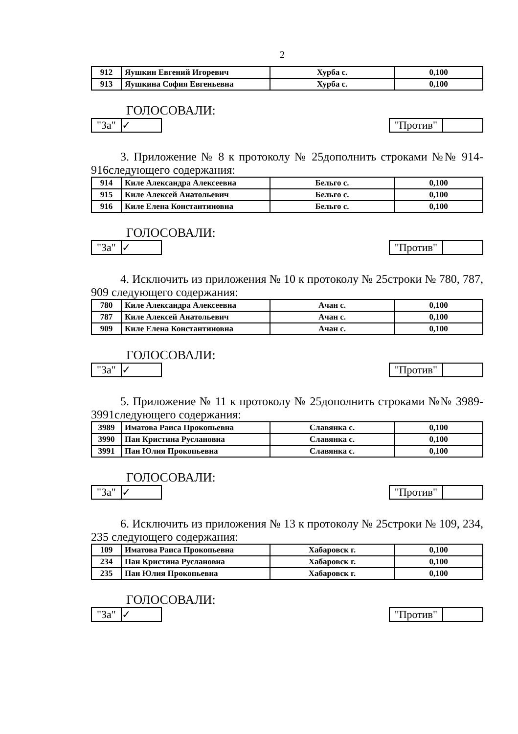2
| 912 | Яушкин Евгений Игоревич | Хурба с. | 0,100 |
| 913 | Яушкина София Евгеньевна | Хурба с. | 0,100 |
ГОЛОСОВАЛИ:
"За" ✓ "Против"
3. Приложение № 8 к протоколу № 25дополнить строками №№ 914-916следующего содержания:
| 914 | Киле Александра Алексеевна | Бельго с. | 0,100 |
| 915 | Киле Алексей Анатольевич | Бельго с. | 0,100 |
| 916 | Киле Елена Константиновна | Бельго с. | 0,100 |
ГОЛОСОВАЛИ:
"За" ✓ "Против"
4. Исключить из приложения № 10 к протоколу № 25строки № 780, 787, 909 следующего содержания:
| 780 | Киле Александра Алексеевна | Ачан с. | 0,100 |
| 787 | Киле Алексей Анатольевич | Ачан с. | 0,100 |
| 909 | Киле Елена Константиновна | Ачан с. | 0,100 |
ГОЛОСОВАЛИ:
"За" ✓ "Против"
5. Приложение № 11 к протоколу № 25дополнить строками №№ 3989-3991следующего содержания:
| 3989 | Иматова Раиса Прокопьевна | Славянка с. | 0,100 |
| 3990 | Пан Кристина Руслановна | Славянка с. | 0,100 |
| 3991 | Пан Юлия Прокопьевна | Славянка с. | 0,100 |
ГОЛОСОВАЛИ:
"За" ✓ "Против"
6. Исключить из приложения № 13 к протоколу № 25строки № 109, 234, 235 следующего содержания:
| 109 | Иматова Раиса Прокопьевна | Хабаровск г. | 0,100 |
| 234 | Пан Кристина Руслановна | Хабаровск г. | 0,100 |
| 235 | Пан Юлия Прокопьевна | Хабаровск г. | 0,100 |
ГОЛОСОВАЛИ:
"За" ✓ "Против"